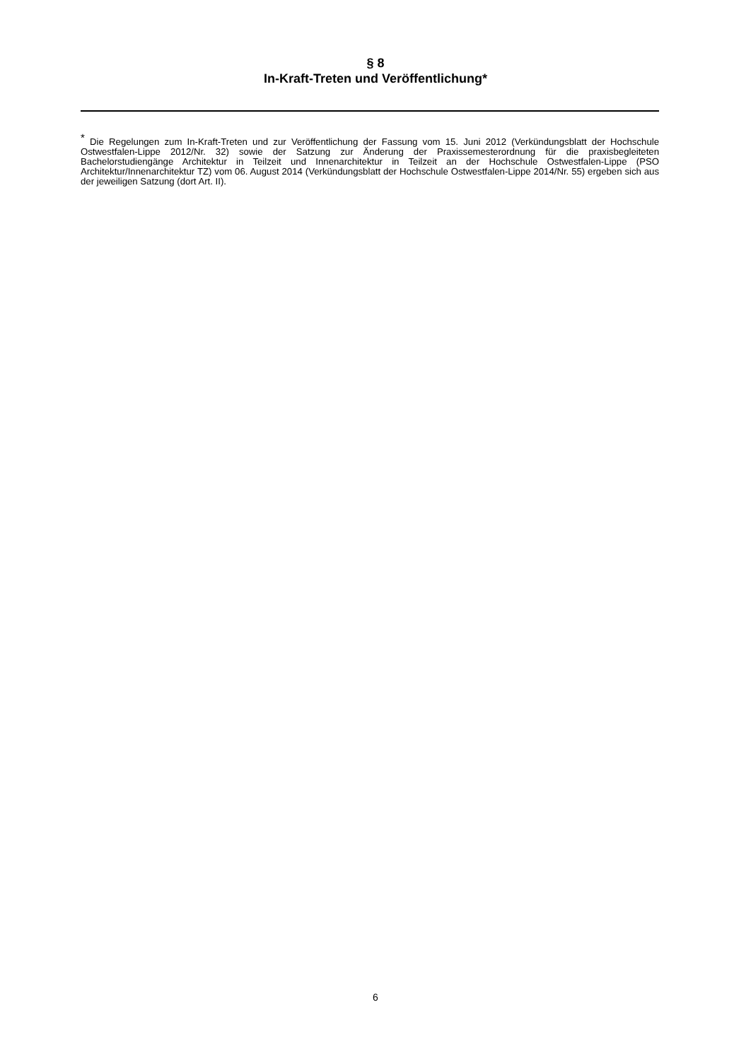§ 8
In-Kraft-Treten und Veröffentlichung*
<sup>*</sup> Die Regelungen zum In-Kraft-Treten und zur Veröffentlichung der Fassung vom 15. Juni 2012 (Verkündungsblatt der Hochschule Ostwestfalen-Lippe 2012/Nr. 32) sowie der Satzung zur Änderung der Praxissemesterordnung für die praxisbegleiteten Bachelorstudiengänge Architektur in Teilzeit und Innenarchitektur in Teilzeit an der Hochschule Ostwestfalen-Lippe (PSO Architektur/Innenarchitektur TZ) vom 06. August 2014 (Verkündungsblatt der Hochschule Ostwestfalen-Lippe 2014/Nr. 55) ergeben sich aus der jeweiligen Satzung (dort Art. II).
6